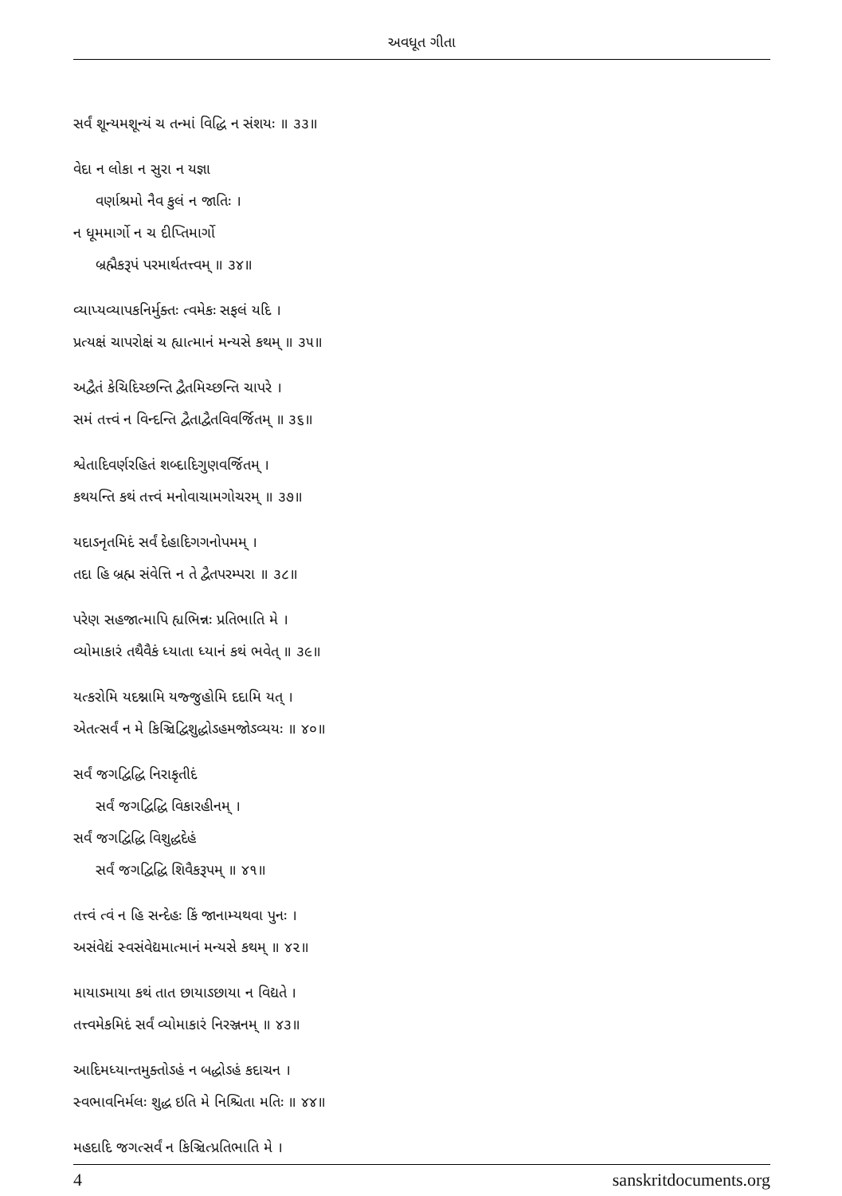અવધૂત ગીતા
સર્વં શૂન્યમશૂન્યં ચ તન્માં વિદ્ધિ ન સંશયઃ ॥ ૩૩॥
વેદા ન લોકા ન સુરા ન યજ્ઞા
વર્ણાશ્રમો નૈવ કુલં ન જાતિઃ ।
ન ધૂમમાર્ગો ન ચ દીપ્તિમાર્ગો
બ્રહ્મૈકરૂપં પરમાર્થતત્ત્વમ્ ॥ ૩૪॥
વ્યાપ્યવ્યાપકનિર્મુક્તઃ ત્વમેકઃ સફલં યદિ ।
પ્રત્યક્ષં ચાપરોક્ષં ચ હ્યાત્માનં મન્યસે કથમ્ ॥ ૩૫॥
અદ્વૈતં કેચિદિચ્છન્તિ દ્વૈતમિચ્છન્તિ ચાપરે ।
સમં તત્ત્વં ન વિન્દન્તિ દ્વૈતાદ્વૈતવિવર્જિતમ્ ॥ ૩૬॥
શ્વેતાદિવર્ણરહિતં શબ્દાદિગુણવર્જિતમ્ ।
કથયન્તિ કથં તત્ત્વં મનોવાચામગોચરમ્ ॥ ૩૭॥
યદાઽનૃતમિદં સર્વં દેહાદિગગનોપમમ્ ।
તદા હિ બ્રહ્મ સંવેત્તિ ન તે દ્વૈતપરમ્પરા ॥ ૩૮॥
પરેણ સહજાત્માપિ હ્યભિન્નઃ પ્રતિભાતિ મે ।
વ્યોમાકારં તથૈવૈકં ધ્યાતા ધ્યાનં કથં ભવેત્ ॥ ૩૯॥
યત્કરોમિ યદશ્નામિ યજ્જુહોમિ દદામિ યત્ ।
એતત્સર્વં ન મે કિઞ્ચિદ્વિશુદ્ધોઽહમજોઽવ્યયઃ ॥ ૪૦॥
સર્વં જગદ્વિદ્ધિ નિરાકૃતીદં
સર્વં જગદ્વિદ્ધિ વિકારહીનમ્ ।
સર્વં જગદ્વિદ્ધિ વિશુદ્ધદેહં
સર્વં જગદ્વિદ્ધિ શિવૈકરૂપમ્ ॥ ૪૧॥
તત્ત્વં ત્વં ન હિ સન્દેહઃ કિં જાનામ્યથવા પુનઃ ।
અસંવેદ્યં સ્વસંવેદ્યમાત્માનં મન્યસે કથમ્ ॥ ૪૨॥
માયાઽમાયા કથં તાત છાયાઽછાયા ન વિદ્યતે ।
તત્ત્વમેકમિદં સર્વં વ્યોમાકારં નિરઞ્જનમ્ ॥ ૪૩॥
આદિમધ્યાન્તમુક્તોઽહં ન બદ્ધોઽહં કદાચન ।
સ્વભાવનિર્મલઃ શુદ્ધ ઇતિ મે નિશ્ચિતા મતિઃ ॥ ૪૪॥
મહદાદિ જગત્સર્વં ન કિઞ્ચિત્પ્રતિભાતિ મે ।
4 sanskritdocuments.org